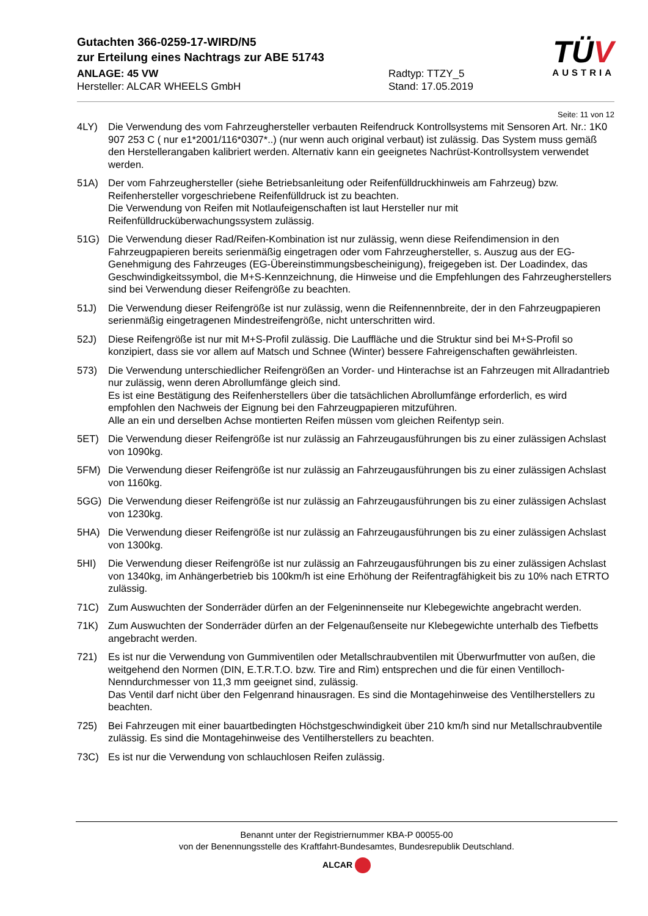Gutachten 366-0259-17-WIRD/N5
zur Erteilung eines Nachtrags zur ABE 51743
ANLAGE: 45 VW
Hersteller: ALCAR WHEELS GmbH
Radtyp: TTZY_5
Stand: 17.05.2019
TÜV
AUSTRIA
Seite: 11 von 12
4LY) Die Verwendung des vom Fahrzeughersteller verbauten Reifendruck Kontrollsystems mit Sensoren Art. Nr.: 1K0 907 253 C ( nur e1*2001/116*0307*..) (nur wenn auch original verbaut) ist zulässig. Das System muss gemäß den Herstellerangaben kalibriert werden. Alternativ kann ein geeignetes Nachrüst-Kontrollsystem verwendet werden.
51A) Der vom Fahrzeughersteller (siehe Betriebsanleitung oder Reifenfülldruckhinweis am Fahrzeug) bzw. Reifenhersteller vorgeschriebene Reifenfülldruck ist zu beachten.
Die Verwendung von Reifen mit Notlaufeigenschaften ist laut Hersteller nur mit Reifenfülldrucküberwachungssystem zulässig.
51G) Die Verwendung dieser Rad/Reifen-Kombination ist nur zulässig, wenn diese Reifendimension in den Fahrzeugpapieren bereits serienmäßig eingetragen oder vom Fahrzeughersteller, s. Auszug aus der EG-Genehmigung des Fahrzeuges (EG-Übereinstimmungsbescheinigung), freigegeben ist. Der Loadindex, das Geschwindigkeitssymbol, die M+S-Kennzeichnung, die Hinweise und die Empfehlungen des Fahrzeugherstellers sind bei Verwendung dieser Reifengröße zu beachten.
51J) Die Verwendung dieser Reifengröße ist nur zulässig, wenn die Reifennennbreite, der in den Fahrzeugpapieren serienmäßig eingetragenen Mindestreifengröße, nicht unterschritten wird.
52J) Diese Reifengröße ist nur mit M+S-Profil zulässig. Die Lauffläche und die Struktur sind bei M+S-Profil so konzipiert, dass sie vor allem auf Matsch und Schnee (Winter) bessere Fahreigenschaften gewährleisten.
573) Die Verwendung unterschiedlicher Reifengrößen an Vorder- und Hinterachse ist an Fahrzeugen mit Allradantrieb nur zulässig, wenn deren Abrollumfänge gleich sind.
Es ist eine Bestätigung des Reifenherstellers über die tatsächlichen Abrollumfänge erforderlich, es wird empfohlen den Nachweis der Eignung bei den Fahrzeugpapieren mitzuführen.
Alle an ein und derselben Achse montierten Reifen müssen vom gleichen Reifentyp sein.
5ET) Die Verwendung dieser Reifengröße ist nur zulässig an Fahrzeugausführungen bis zu einer zulässigen Achslast von 1090kg.
5FM) Die Verwendung dieser Reifengröße ist nur zulässig an Fahrzeugausführungen bis zu einer zulässigen Achslast von 1160kg.
5GG) Die Verwendung dieser Reifengröße ist nur zulässig an Fahrzeugausführungen bis zu einer zulässigen Achslast von 1230kg.
5HA) Die Verwendung dieser Reifengröße ist nur zulässig an Fahrzeugausführungen bis zu einer zulässigen Achslast von 1300kg.
5HI) Die Verwendung dieser Reifengröße ist nur zulässig an Fahrzeugausführungen bis zu einer zulässigen Achslast von 1340kg, im Anhängerbetrieb bis 100km/h ist eine Erhöhung der Reifentragfähigkeit bis zu 10% nach ETRTO zulässig.
71C) Zum Auswuchten der Sonderräder dürfen an der Felgeninnenseite nur Klebegewichte angebracht werden.
71K) Zum Auswuchten der Sonderräder dürfen an der Felgenaußenseite nur Klebegewichte unterhalb des Tiefbetts angebracht werden.
721) Es ist nur die Verwendung von Gummiventilen oder Metallschraubventilen mit Überwurfmutter von außen, die weitgehend den Normen (DIN, E.T.R.T.O. bzw. Tire and Rim) entsprechen und die für einen Ventilloch-Nenndurchmesser von 11,3 mm geeignet sind, zulässig.
Das Ventil darf nicht über den Felgenrand hinausragen. Es sind die Montagehinweise des Ventilherstellers zu beachten.
725) Bei Fahrzeugen mit einer bauartbedingten Höchstgeschwindigkeit über 210 km/h sind nur Metallschraubventile zulässig. Es sind die Montagehinweise des Ventilherstellers zu beachten.
73C) Es ist nur die Verwendung von schlauchlosen Reifen zulässig.
Benannt unter der Registriernummer KBA-P 00055-00
von der Benennungsstelle des Kraftfahrt-Bundesamtes, Bundesrepublik Deutschland.
ALCAR